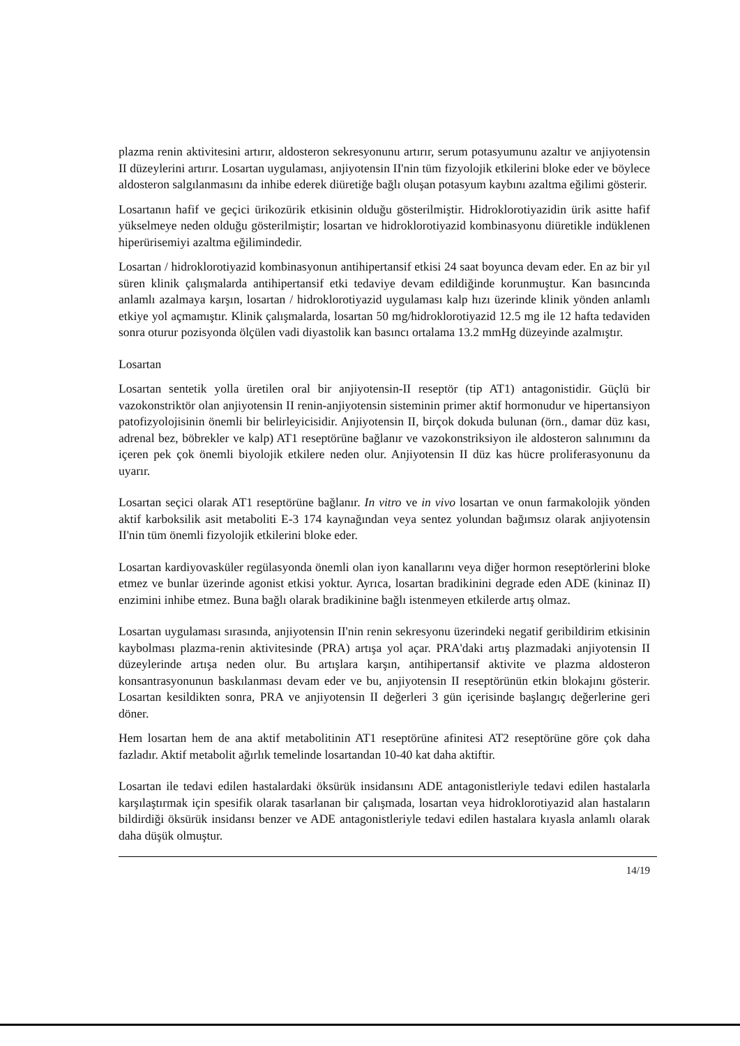plazma renin aktivitesini artırır, aldosteron sekresyonunu artırır, serum potasyumunu azaltır ve anjiyotensin II düzeylerini artırır. Losartan uygulaması, anjiyotensin II'nin tüm fizyolojik etkilerini bloke eder ve böylece aldosteron salgılanmasını da inhibe ederek diüretiğe bağlı oluşan potasyum kaybını azaltma eğilimi gösterir.
Losartanın hafif ve geçici ürikozürik etkisinin olduğu gösterilmiştir. Hidroklorotiyazidin ürik asitte hafif yükselmeye neden olduğu gösterilmiştir; losartan ve hidroklorotiyazid kombinasyonu diüretikle indüklenen hiperürisemiyi azaltma eğilimindedir.
Losartan / hidroklorotiyazid kombinasyonun antihipertansif etkisi 24 saat boyunca devam eder. En az bir yıl süren klinik çalışmalarda antihipertansif etki tedaviye devam edildiğinde korunmuştur. Kan basıncında anlamlı azalmaya karşın, losartan / hidroklorotiyazid uygulaması kalp hızı üzerinde klinik yönden anlamlı etkiye yol açmamıştır. Klinik çalışmalarda, losartan 50 mg/hidroklorotiyazid 12.5 mg ile 12 hafta tedaviden sonra oturur pozisyonda ölçülen vadi diyastolik kan basıncı ortalama 13.2 mmHg düzeyinde azalmıştır.
Losartan
Losartan sentetik yolla üretilen oral bir anjiyotensin-II reseptör (tip AT1) antagonistidir. Güçlü bir vazokonstriktör olan anjiyotensin II renin-anjiyotensin sisteminin primer aktif hormonudur ve hipertansiyon patofizyolojisinin önemli bir belirleyicisidir. Anjiyotensin II, birçok dokuda bulunan (örn., damar düz kası, adrenal bez, böbrekler ve kalp) AT1 reseptörüne bağlanır ve vazokonstriksiyon ile aldosteron salınımını da içeren pek çok önemli biyolojik etkilere neden olur. Anjiyotensin II düz kas hücre proliferasyonunu da uyarır.
Losartan seçici olarak AT1 reseptörüne bağlanır. In vitro ve in vivo losartan ve onun farmakolojik yönden aktif karboksilik asit metaboliti E-3 174 kaynağından veya sentez yolundan bağımsız olarak anjiyotensin II'nin tüm önemli fizyolojik etkilerini bloke eder.
Losartan kardiyovasküler regülasyonda önemli olan iyon kanallarını veya diğer hormon reseptörlerini bloke etmez ve bunlar üzerinde agonist etkisi yoktur. Ayrıca, losartan bradikinini degrade eden ADE (kininaz II) enzimini inhibe etmez. Buna bağlı olarak bradikinine bağlı istenmeyen etkilerde artış olmaz.
Losartan uygulaması sırasında, anjiyotensin II'nin renin sekresyonu üzerindeki negatif geribildirim etkisinin kaybolması plazma-renin aktivitesinde (PRA) artışa yol açar. PRA'daki artış plazmadaki anjiyotensin II düzeylerinde artışa neden olur. Bu artışlara karşın, antihipertansif aktivite ve plazma aldosteron konsantrasyonunun baskılanması devam eder ve bu, anjiyotensin II reseptörünün etkin blokajını gösterir. Losartan kesildikten sonra, PRA ve anjiyotensin II değerleri 3 gün içerisinde başlangıç değerlerine geri döner.
Hem losartan hem de ana aktif metabolitinin AT1 reseptörüne afinitesi AT2 reseptörüne göre çok daha fazladır. Aktif metabolit ağırlık temelinde losartandan 10-40 kat daha aktiftir.
Losartan ile tedavi edilen hastalardaki öksürük insidansını ADE antagonistleriyle tedavi edilen hastalarla karşılaştırmak için spesifik olarak tasarlanan bir çalışmada, losartan veya hidroklorotiyazid alan hastaların bildirdiği öksürük insidansı benzer ve ADE antagonistleriyle tedavi edilen hastalara kıyasla anlamlı olarak daha düşük olmuştur.
14/19